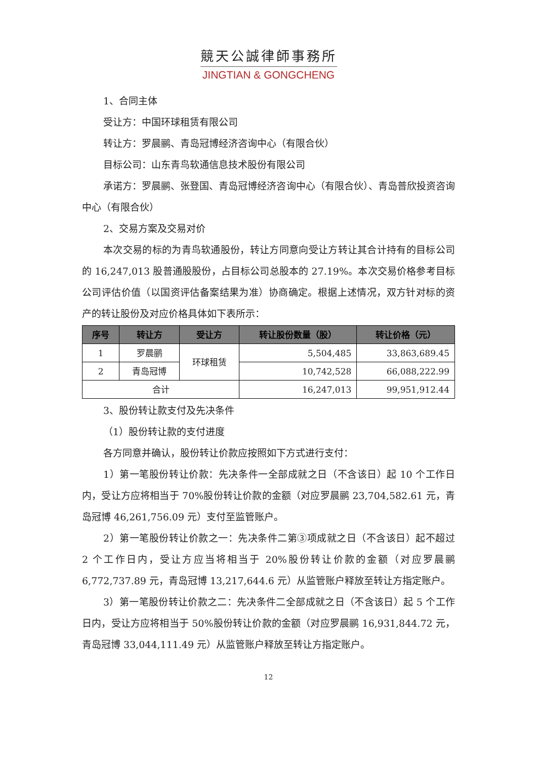競天公誠律師事務所
JINGTIAN & GONGCHENG
1、合同主体
受让方：中国环球租赁有限公司
转让方：罗晨鹂、青岛冠博经济咨询中心（有限合伙）
目标公司：山东青鸟软通信息技术股份有限公司
承诺方：罗晨鹂、张登国、青岛冠博经济咨询中心（有限合伙）、青岛普欣投资咨询中心（有限合伙）
2、交易方案及交易对价
本次交易的标的为青鸟软通股份，转让方同意向受让方转让其合计持有的目标公司的 16,247,013 股普通股股份，占目标公司总股本的 27.19%。本次交易价格参考目标公司评估价值（以国资评估备案结果为准）协商确定。根据上述情况，双方针对标的资产的转让股份及对应价格具体如下表所示：
| 序号 | 转让方 | 受让方 | 转让股份数量（股） | 转让价格（元） |
| --- | --- | --- | --- | --- |
| 1 | 罗晨鹂 | 环球租赁 | 5,504,485 | 33,863,689.45 |
| 2 | 青岛冠博 | | 10,742,528 | 66,088,222.99 |
| 合计 | | | 16,247,013 | 99,951,912.44 |
3、股份转让款支付及先决条件
（1）股份转让款的支付进度
各方同意并确认，股份转让价款应按照如下方式进行支付：
1）第一笔股份转让价款：先决条件一全部成就之日（不含该日）起 10 个工作日内，受让方应将相当于 70%股份转让价款的金额（对应罗晨鹂 23,704,582.61 元，青岛冠博 46,261,756.09 元）支付至监管账户。
2）第一笔股份转让价款之一：先决条件二第③项成就之日（不含该日）起不超过 2 个工作日内，受让方应当将相当于 20%股份转让价款的金额（对应罗晨鹂 6,772,737.89 元，青岛冠博 13,217,644.6 元）从监管账户释放至转让方指定账户。
3）第一笔股份转让价款之二：先决条件二全部成就之日（不含该日）起 5 个工作日内，受让方应将相当于 50%股份转让价款的金额（对应罗晨鹂 16,931,844.72 元，青岛冠博 33,044,111.49 元）从监管账户释放至转让方指定账户。
12